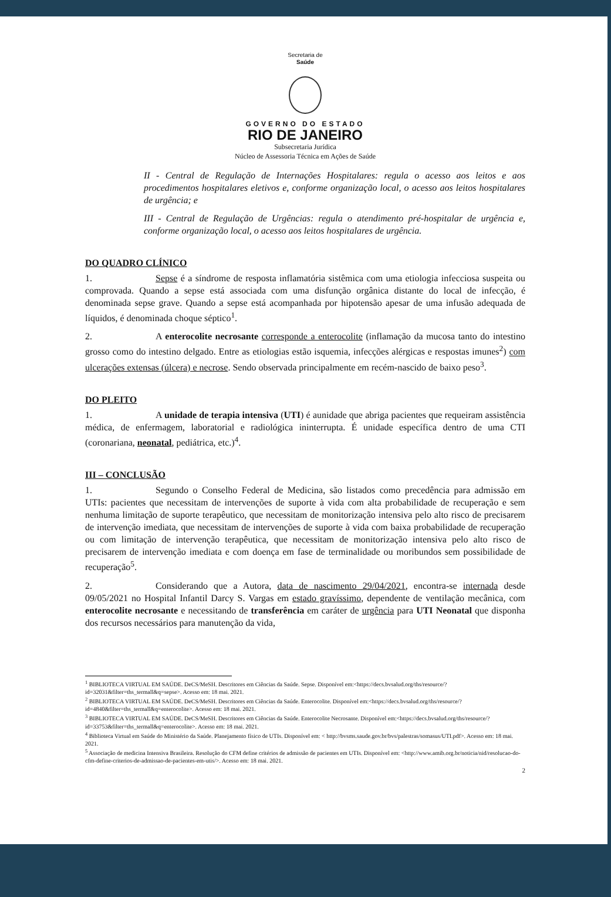Secretaria de
Saúde
GOVERNO DO ESTADO
RIO DE JANEIRO
Subsecretaria Jurídica
Núcleo de Assessoria Técnica em Ações de Saúde
II - Central de Regulação de Internações Hospitalares: regula o acesso aos leitos e aos procedimentos hospitalares eletivos e, conforme organização local, o acesso aos leitos hospitalares de urgência; e
III - Central de Regulação de Urgências: regula o atendimento pré-hospitalar de urgência e, conforme organização local, o acesso aos leitos hospitalares de urgência.
DO QUADRO CLÍNICO
1. Sepse é a síndrome de resposta inflamatória sistêmica com uma etiologia infecciosa suspeita ou comprovada. Quando a sepse está associada com uma disfunção orgânica distante do local de infecção, é denominada sepse grave. Quando a sepse está acompanhada por hipotensão apesar de uma infusão adequada de líquidos, é denominada choque séptico<sup>1</sup>.
2. A enterocolite necrosante corresponde a enterocolite (inflamação da mucosa tanto do intestino grosso como do intestino delgado. Entre as etiologias estão isquemia, infecções alérgicas e respostas imunes<sup>2</sup>) com ulcerações extensas (úlcera) e necrose. Sendo observada principalmente em recém-nascido de baixo peso<sup>3</sup>.
DO PLEITO
1. A unidade de terapia intensiva (UTI) é aunidade que abriga pacientes que requeiram assistência médica, de enfermagem, laboratorial e radiológica ininterrupta. É unidade específica dentro de uma CTI (coronariana, neonatal, pediátrica, etc.)<sup>4</sup>.
III – CONCLUSÃO
1. Segundo o Conselho Federal de Medicina, são listados como precedência para admissão em UTIs: pacientes que necessitam de intervenções de suporte à vida com alta probabilidade de recuperação e sem nenhuma limitação de suporte terapêutico, que necessitam de monitorização intensiva pelo alto risco de precisarem de intervenção imediata, que necessitam de intervenções de suporte à vida com baixa probabilidade de recuperação ou com limitação de intervenção terapêutica, que necessitam de monitorização intensiva pelo alto risco de precisarem de intervenção imediata e com doença em fase de terminalidade ou moribundos sem possibilidade de recuperação<sup>5</sup>.
2. Considerando que a Autora, data de nascimento 29/04/2021, encontra-se internada desde 09/05/2021 no Hospital Infantil Darcy S. Vargas em estado gravíssimo, dependente de ventilação mecânica, com enterocolite necrosante e necessitando de transferência em caráter de urgência para UTI Neonatal que disponha dos recursos necessários para manutenção da vida,
<sup>1</sup> BIBLIOTECA VIRTUAL EM SAÚDE. DeCS/MeSH. Descritores em Ciências da Saúde. Sepse. Disponível em:<https://decs.bvsalud.org/ths/resource/?id=32031&filter=ths_termall&q=sepse>. Acesso em: 18 mai. 2021.
<sup>2</sup> BIBLIOTECA VIRTUAL EM SAÚDE. DeCS/MeSH. Descritores em Ciências da Saúde. Enterocolite. Disponível em:<https://decs.bvsalud.org/ths/resource/?id=4840&filter=ths_termall&q=enterocolite>. Acesso em: 18 mai. 2021.
<sup>3</sup> BIBLIOTECA VIRTUAL EM SAÚDE. DeCS/MeSH. Descritores em Ciências da Saúde. Enterocolite Necrosante. Disponível em:<https://decs.bvsalud.org/ths/resource/?id=33753&filter=ths_termall&q=enterocolite>. Acesso em: 18 mai. 2021.
<sup>4</sup> Biblioteca Virtual em Saúde do Ministério da Saúde. Planejamento físico de UTIs. Disponível em: < http://bvsms.saude.gov.br/bvs/palestras/somasus/UTI.pdf>. Acesso em: 18 mai. 2021.
<sup>5</sup> Associação de medicina Intensiva Brasileira. Resolução do CFM define critérios de admissão de pacientes em UTIs. Disponível em: <http://www.amib.org.br/noticia/nid/resolucao-do-cfm-define-criterios-de-admissao-de-pacientes-em-utis/>. Acesso em: 18 mai. 2021.
2